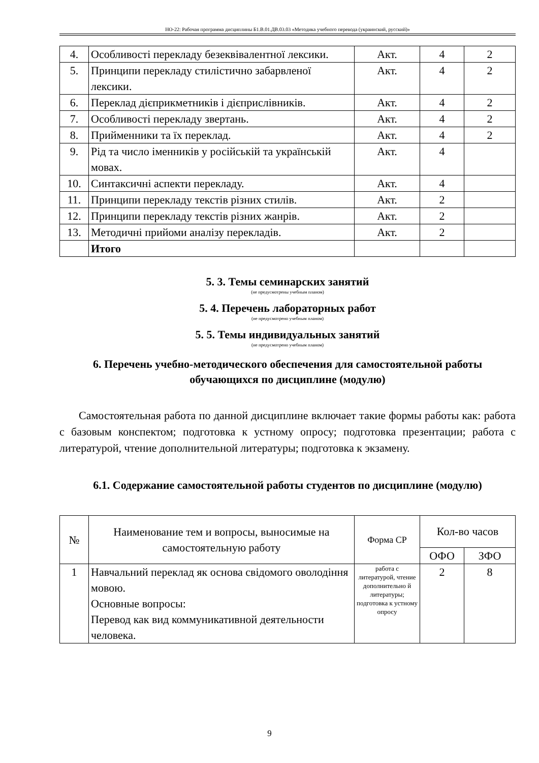НО-22: Рабочая программа дисциплины Б1.В.01.ДВ.03.03 «Методика учебного перевода (украинский, русский)»
| 4. | Особливості перекладу безеквівалентної лексики. | Акт. | 4 | 2 |
| 5. | Принципи перекладу стилістично забарвленої лексики. | Акт. | 4 | 2 |
| 6. | Переклад дієприкметників і дієприслівників. | Акт. | 4 | 2 |
| 7. | Особливості перекладу звертань. | Акт. | 4 | 2 |
| 8. | Прийменники та їх переклад. | Акт. | 4 | 2 |
| 9. | Рід та число іменників у російській та українській мовах. | Акт. | 4 | |
| 10. | Синтаксичні аспекти перекладу. | Акт. | 4 | |
| 11. | Принципи перекладу текстів різних стилів. | Акт. | 2 | |
| 12. | Принципи перекладу текстів різних жанрів. | Акт. | 2 | |
| 13. | Методичні прийоми аналізу перекладів. | Акт. | 2 | |
| | Итого | | | |
5. 3. Темы семинарских занятий
(не предусмотрены учебным планом)
5. 4. Перечень лабораторных работ
(не предусмотрено учебным планом)
5. 5. Темы индивидуальных занятий
(не предусмотрено учебным планом)
6. Перечень учебно-методического обеспечения для самостоятельной работы обучающихся по дисциплине (модулю)
Самостоятельная работа по данной дисциплине включает такие формы работы как: работа с базовым конспектом; подготовка к устному опросу; подготовка презентации; работа с литературой, чтение дополнительной литературы; подготовка к экзамену.
6.1. Содержание самостоятельной работы студентов по дисциплине (модулю)
| № | Наименование тем и вопросы, выносимые на самостоятельную работу | Форма СР | Кол-во часов | |
| --- | --- | --- | --- | --- |
| | | | ОФО | ЗФО |
| 1 | Навчальний переклад як основа свідомого оволодіння мовою. Основные вопросы: Перевод как вид коммуникативной деятельности человека. | работа с литературой, чтение дополнительно й литературы; подготовка к устному опросу | 2 | 8 |
9